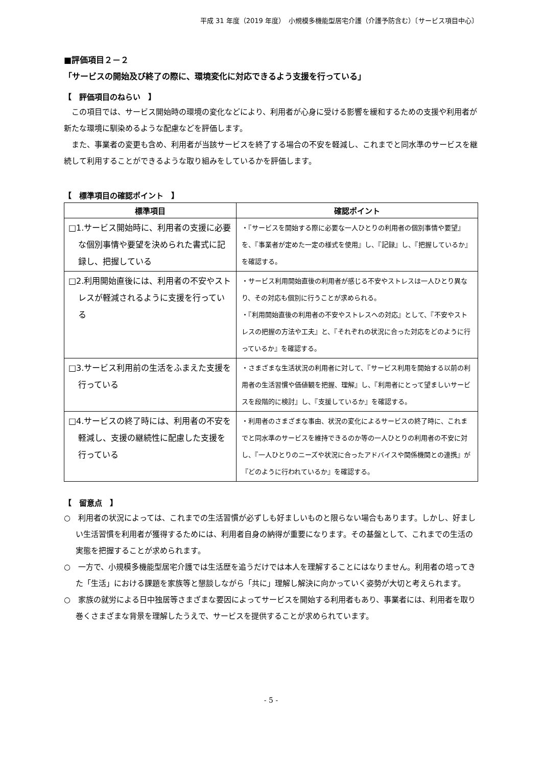平成 31 年度（2019 年度）　小規模多機能型居宅介護（介護予防含む）〔サービス項目中心〕
■評価項目２－２
「サービスの開始及び終了の際に、環境変化に対応できるよう支援を行っている」
【　評価項目のねらい　】
この項目では、サービス開始時の環境の変化などにより、利用者が心身に受ける影響を緩和するための支援や利用者が新たな環境に馴染めるような配慮などを評価します。
また、事業者の変更も含め、利用者が当該サービスを終了する場合の不安を軽減し、これまでと同水準のサービスを継続して利用することができるような取り組みをしているかを評価します。
【　標準項目の確認ポイント　】
| 標準項目 | 確認ポイント |
| --- | --- |
| □1.サービス開始時に、利用者の支援に必要な個別事情や要望を決められた書式に記録し、把握している | ・『サービスを開始する際に必要な一人ひとりの利用者の個別事情や要望』を、『事業者が定めた一定の様式を使用』し、『記録』し、『把握しているか』を確認する。 |
| □2.利用開始直後には、利用者の不安やストレスが軽減されるように支援を行っている | ・サービス利用開始直後の利用者が感じる不安やストレスは一人ひとり異なり、その対応も個別に行うことが求められる。 ・『利用開始直後の利用者の不安やストレスへの対応』として、『不安やストレスの把握の方法や工夫』と、『それぞれの状況に合った対応をどのように行っているか』を確認する。 |
| □3.サービス利用前の生活をふまえた支援を行っている | ・さまざまな生活状況の利用者に対して、『サービス利用を開始する以前の利用者の生活習慣や価値観を把握、理解』し、『利用者にとって望ましいサービスを段階的に検討』し、『支援しているか』を確認する。 |
| □4.サービスの終了時には、利用者の不安を軽減し、支援の継続性に配慮した支援を行っている | ・利用者のさまざまな事由、状況の変化によるサービスの終了時に、これまでと同水準のサービスを維持できるのか等の一人ひとりの利用者の不安に対し、『一人ひとりのニーズや状況に合ったアドバイスや関係機関との連携』が『どのように行われているか』を確認する。 |
【　留意点　】
○　利用者の状況によっては、これまでの生活習慣が必ずしも好ましいものと限らない場合もあります。しかし、好ましい生活習慣を利用者が獲得するためには、利用者自身の納得が重要になります。その基盤として、これまでの生活の実態を把握することが求められます。
○　一方で、小規模多機能型居宅介護では生活歴を追うだけでは本人を理解することにはなりません。利用者の培ってきた「生活」における課題を家族等と懇談しながら「共に」理解し解決に向かっていく姿勢が大切と考えられます。
○　家族の就労による日中独居等さまざまな要因によってサービスを開始する利用者もあり、事業者には、利用者を取り巻くさまざまな背景を理解したうえで、サービスを提供することが求められています。
- 5 -